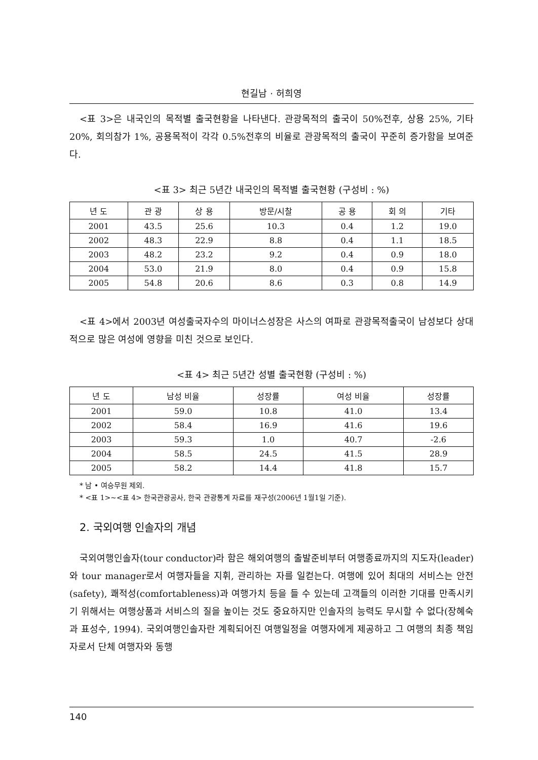현길남 · 허희영
<표 3>은 내국인의 목적별 출국현황을 나타낸다. 관광목적의 출국이 50%전후, 상용 25%, 기타 20%, 회의참가 1%, 공용목적이 각각 0.5%전후의 비율로 관광목적의 출국이 꾸준히 증가함을 보여준다.
<표 3> 최근 5년간 내국인의 목적별 출국현황 (구성비 : %)
| 년 도 | 관 광 | 상 용 | 방문/시찰 | 공 용 | 회 의 | 기타 |
| --- | --- | --- | --- | --- | --- | --- |
| 2001 | 43.5 | 25.6 | 10.3 | 0.4 | 1.2 | 19.0 |
| 2002 | 48.3 | 22.9 | 8.8 | 0.4 | 1.1 | 18.5 |
| 2003 | 48.2 | 23.2 | 9.2 | 0.4 | 0.9 | 18.0 |
| 2004 | 53.0 | 21.9 | 8.0 | 0.4 | 0.9 | 15.8 |
| 2005 | 54.8 | 20.6 | 8.6 | 0.3 | 0.8 | 14.9 |
<표 4>에서 2003년 여성출국자수의 마이너스성장은 사스의 여파로 관광목적출국이 남성보다 상대적으로 많은 여성에 영향을 미친 것으로 보인다.
<표 4> 최근 5년간 성별 출국현황 (구성비 : %)
| 년 도 | 남성 비율 | 성장률 | 여성 비율 | 성장률 |
| --- | --- | --- | --- | --- |
| 2001 | 59.0 | 10.8 | 41.0 | 13.4 |
| 2002 | 58.4 | 16.9 | 41.6 | 19.6 |
| 2003 | 59.3 | 1.0 | 40.7 | -2.6 |
| 2004 | 58.5 | 24.5 | 41.5 | 28.9 |
| 2005 | 58.2 | 14.4 | 41.8 | 15.7 |
* 남 • 여승무원 제외.
* <표 1>~<표 4> 한국관광공사, 한국 관광통계 자료를 재구성(2006년 1월1일 기준).
2. 국외여행 인솔자의 개념
국외여행인솔자(tour conductor)라 함은 해외여행의 출발준비부터 여행종료까지의 지도자(leader)와 tour manager로서 여행자들을 지휘, 관리하는 자를 일컫는다. 여행에 있어 최대의 서비스는 안전(safety), 쾌적성(comfortableness)과 여행가치 등을 들 수 있는데 고객들의 이러한 기대를 만족시키기 위해서는 여행상품과 서비스의 질을 높이는 것도 중요하지만 인솔자의 능력도 무시할 수 없다(장혜숙과 표성수, 1994). 국외여행인솔자란 계획되어진 여행일정을 여행자에게 제공하고 그 여행의 최종 책임자로서 단체 여행자와 동행
140